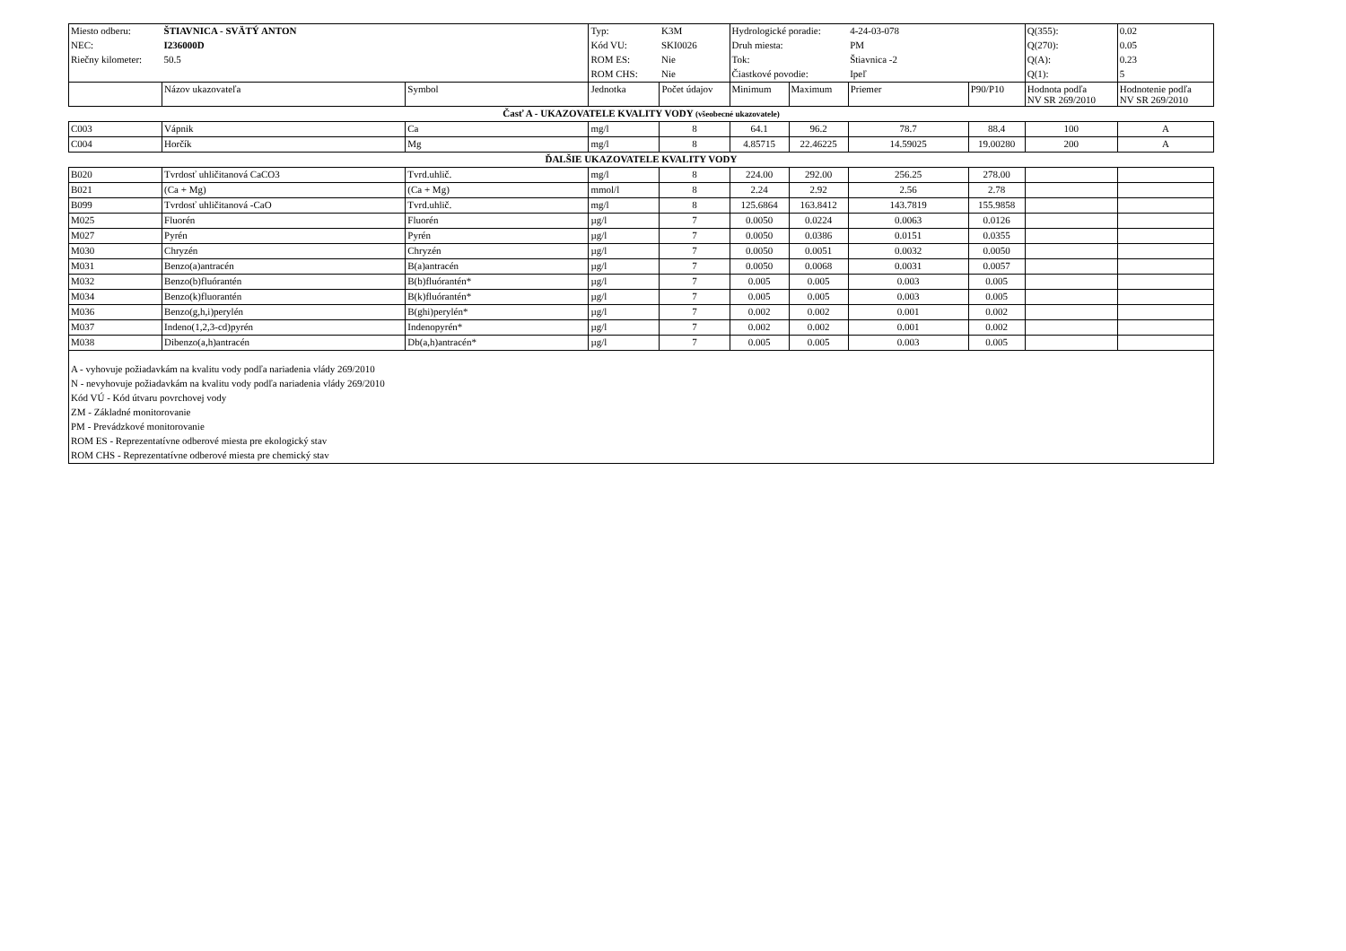| Miesto odberu: | ŠTIAVNICA - SVÄTÝ ANTON | | Typ: | K3M | Hydrologické poradie: | | 4-24-03-078 | | Q(355): | 0.02 |
| NEC: | I236000D | | Kód VU: | SKI0026 | Druh miesta: | | PM | | Q(270): | 0.05 |
| Riečny kilometer: | 50.5 | | ROM ES: | Nie | Tok: | | Štiavnica -2 | | Q(A): | 0.23 |
| | | | ROM CHS: | Nie | Čiastkové povodie: | | Ipeľ | | Q(1): | 5 |
| | Názov ukazovateľa | Symbol | Jednotka | Počet údajov | Minimum | Maximum | Priemer | P90/P10 | Hodnota podľa NV SR 269/2010 | Hodnotenie podľa NV SR 269/2010 |
| Časť A - UKAZOVATELE KVALITY VODY (všeobecné ukazovatele) | | | | | | | | | | |
| C003 | Vápnik | Ca | mg/l | 8 | 64.1 | 96.2 | 78.7 | 88.4 | 100 | A |
| C004 | Horčík | Mg | mg/l | 8 | 4.85715 | 22.46225 | 14.59025 | 19.00280 | 200 | A |
| ĎALŠIE UKAZOVATELE KVALITY VODY | | | | | | | | | | |
| B020 | Tvrdosť uhličitanová CaCO3 | Tvrd.uhlič. | mg/l | 8 | 224.00 | 292.00 | 256.25 | 278.00 | | |
| B021 | (Ca + Mg) | (Ca + Mg) | mmol/l | 8 | 2.24 | 2.92 | 2.56 | 2.78 | | |
| B099 | Tvrdosť uhličitanová -CaO | Tvrd.uhlič. | mg/l | 8 | 125.6864 | 163.8412 | 143.7819 | 155.9858 | | |
| M025 | Fluorén | Fluorén | µg/l | 7 | 0.0050 | 0.0224 | 0.0063 | 0.0126 | | |
| M027 | Pyrén | Pyrén | µg/l | 7 | 0.0050 | 0.0386 | 0.0151 | 0.0355 | | |
| M030 | Chryzén | Chryzén | µg/l | 7 | 0.0050 | 0.0051 | 0.0032 | 0.0050 | | |
| M031 | Benzo(a)antracén | B(a)antracén | µg/l | 7 | 0.0050 | 0.0068 | 0.0031 | 0.0057 | | |
| M032 | Benzo(b)fluórantén | B(b)fluórantén* | µg/l | 7 | 0.005 | 0.005 | 0.003 | 0.005 | | |
| M034 | Benzo(k)fluorantén | B(k)fluórantén* | µg/l | 7 | 0.005 | 0.005 | 0.003 | 0.005 | | |
| M036 | Benzo(g,h,i)perylén | B(ghi)perylén* | µg/l | 7 | 0.002 | 0.002 | 0.001 | 0.002 | | |
| M037 | Indeno(1,2,3-cd)pyrén | Indenopyrén* | µg/l | 7 | 0.002 | 0.002 | 0.001 | 0.002 | | |
| M038 | Dibenzo(a,h)antracén | Db(a,h)antracén* | µg/l | 7 | 0.005 | 0.005 | 0.003 | 0.005 | | |
| A - vyhovuje požiadavkám na kvalitu vody podľa nariadenia vlády 269/2010 N - nevyhovuje požiadavkám na kvalitu vody podľa nariadenia vlády 269/2010 Kód VÚ - Kód útvaru povrchovej vody ZM - Základné monitorovanie PM - Prevádzkové monitorovanie ROM ES - Reprezentatívne odberové miesta pre ekologický stav ROM CHS - Reprezentatívne odberové miesta pre chemický stav | | | | | | | | | | |